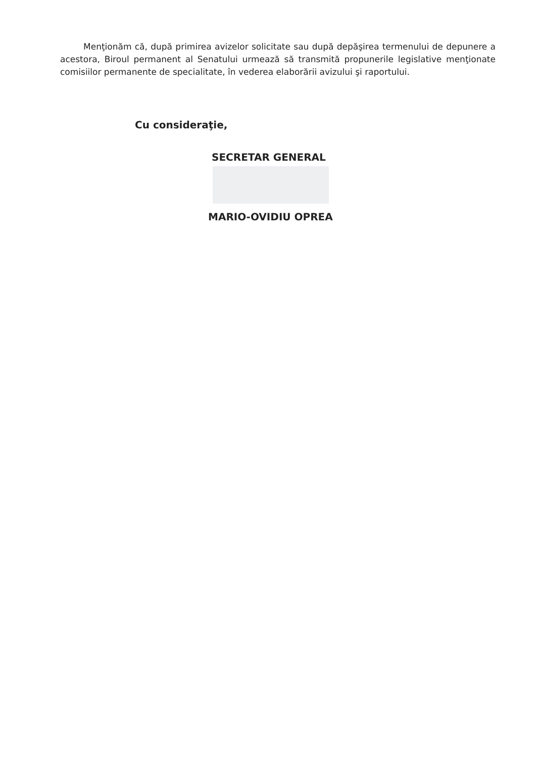Menţionăm că, după primirea avizelor solicitate sau după depăşirea termenului de depunere a acestora, Biroul permanent al Senatului urmează să transmită propunerile legislative menţionate comisiilor permanente de specialitate, în vederea elaborării avizului şi raportului.
Cu consideraţie,
SECRETAR GENERAL
MARIO-OVIDIU OPREA